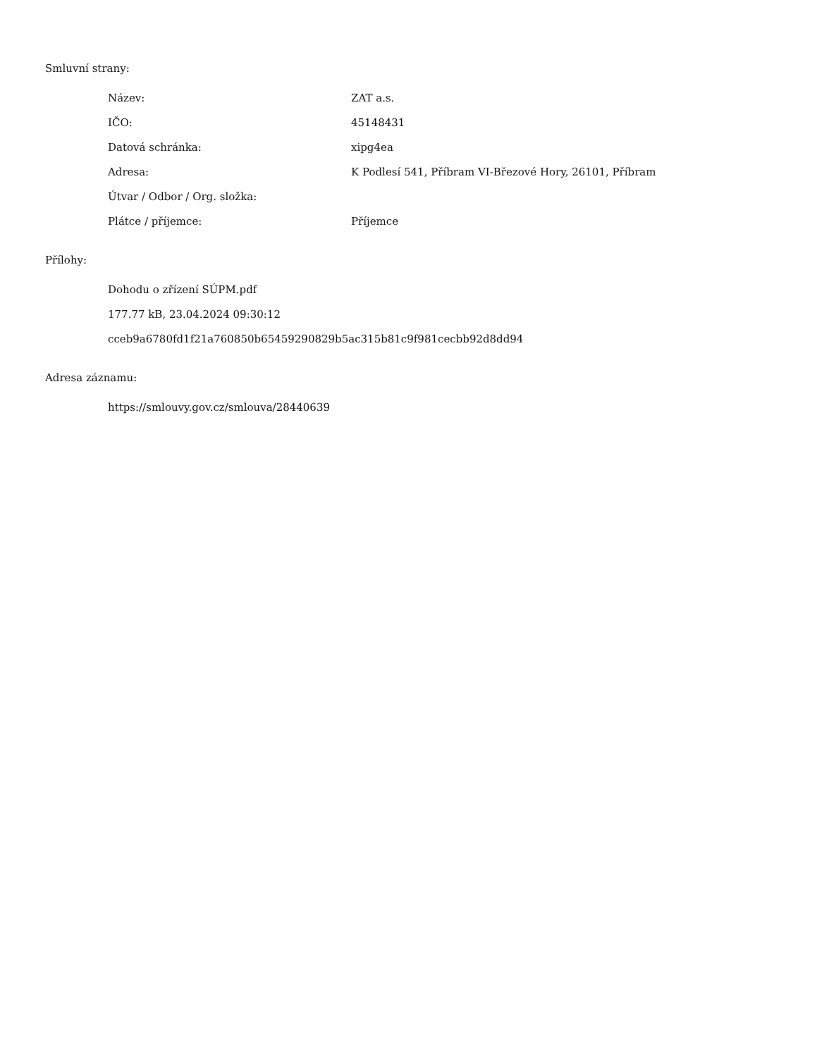Smluvní strany:
| Název: | ZAT a.s. |
| IČO: | 45148431 |
| Datová schránka: | xipg4ea |
| Adresa: | K Podlesí 541, Příbram VI-Březové Hory, 26101, Příbram |
| Útvar / Odbor / Org. složka: | |
| Plátce / příjemce: | Příjemce |
Přílohy:
Dohodu o zřízení SÚPM.pdf
177.77 kB, 23.04.2024 09:30:12
cceb9a6780fd1f21a760850b65459290829b5ac315b81c9f981cecbb92d8dd94
Adresa záznamu:
https://smlouvy.gov.cz/smlouva/28440639